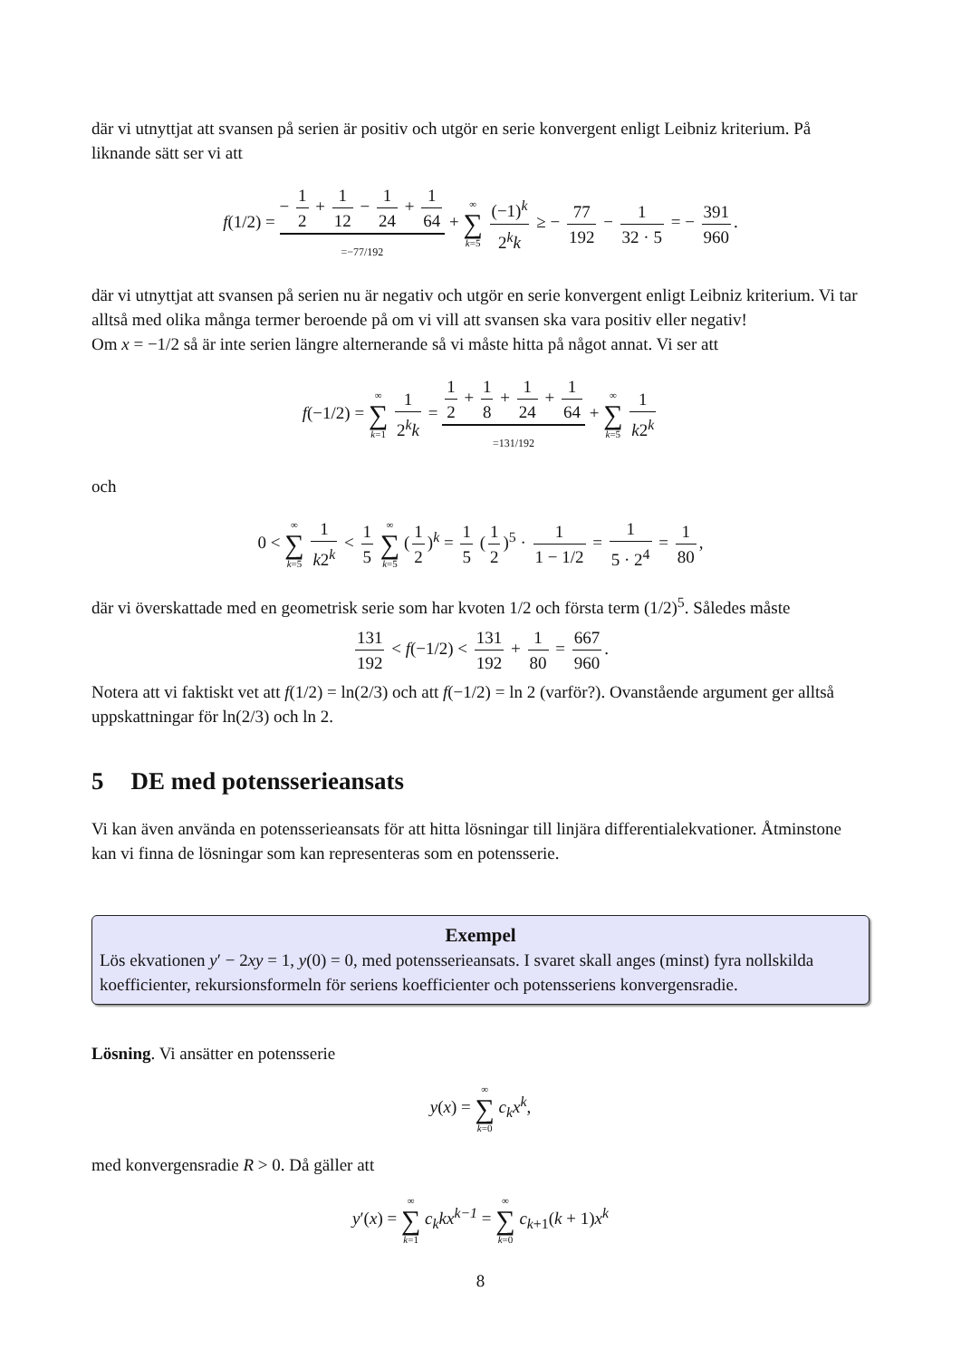där vi utnyttjat att svansen på serien är positiv och utgör en serie konvergent enligt Leibniz kriterium. På liknande sätt ser vi att
f(1/2) = − 1 2 + 1 12 − 1 24 + 1 64 =−77/192 + ∞ ∑ k=5 (−1)<sup>k</sup> 2<sup>k</sup>k ≥ − 77 192 − 1 32 · 5 = − 391 960.
där vi utnyttjat att svansen på serien nu är negativ och utgör en serie konvergent enligt Leibniz kriterium. Vi tar alltså med olika många termer beroende på om vi vill att svansen ska vara positiv eller negativ!
Om x = −1/2 så är inte serien längre alternerande så vi måste hitta på något annat. Vi ser att
f(−1/2) = ∞ ∑ k=1 1 2<sup>k</sup>k = 1 2 + 1 8 + 1 24 + 1 64 =131/192 + ∞ ∑ k=5 1 k2<sup>k</sup>
och
0 < ∞ ∑ k=5 1 k2<sup>k</sup> < 1 5 ∞ ∑ k=5 (1 2)<sup>k</sup> = 1 5 (1 2)<sup>5</sup> · 1 1 − 1/2 = 1 5 · 2<sup>4</sup> = 1 80,
där vi överskattade med en geometrisk serie som har kvoten 1/2 och första term (1/2)<sup>5</sup>. Således måste
131 192 < f(−1/2) < 131 192 + 1 80 = 667 960.
Notera att vi faktiskt vet att f(1/2) = ln(2/3) och att f(−1/2) = ln 2 (varför?). Ovanstående argument ger alltså uppskattningar för ln(2/3) och ln 2.
5 DE med potensserieansats
Vi kan även använda en potensserieansats för att hitta lösningar till linjära differentialekvationer. Åtminstone kan vi finna de lösningar som kan representeras som en potensserie.
Exempel
Lös ekvationen y′ − 2xy = 1, y(0) = 0, med potensserieansats. I svaret skall anges (minst) fyra nollskilda koefficienter, rekursionsformeln för seriens koefficienter och potensseriens konvergensradie.
Lösning. Vi ansätter en potensserie
y(x) = ∞ ∑ k=0 c<sub>k</sub>x<sup>k</sup>,
med konvergensradie R > 0. Då gäller att
y′(x) = ∞ ∑ k=1 c<sub>k</sub>kx<sup>k−1</sup> = ∞ ∑ k=0 c<sub>k+1</sub>(k + 1)x<sup>k</sup>
8